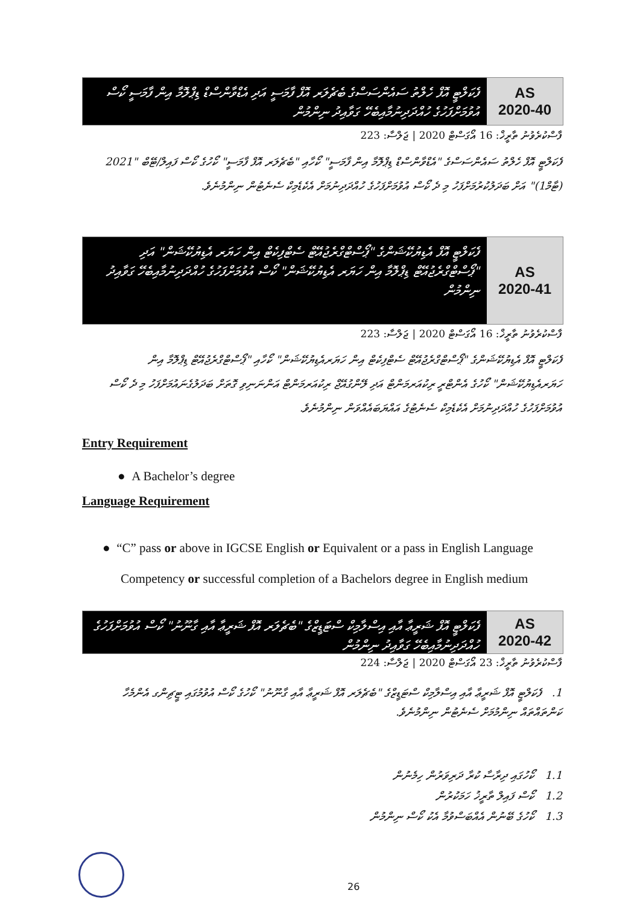ފެކަލްޓީ އޮފް ހެލްތު ސައެންސަސްގެ ބެޗެލަރ އޮފް ފާމަސީ އަދި އެޑްވާންސްޑް ޑިޕްލޮމާ އިން ފާމަސީ ކޯސް އުވުމަށްފަހުގެ ހުއްދަދިނުމާއިބެހޭ ގަވާއިދު ނިންމުން
AS
2020-40
ފާސްކުރެވުނު ތާރީޚް: 16 އޯގަސްޓް 2020 | ޖަލްސާ: 223
ފެކަލްޓީ އޮފް ހެލްތު ސައެންސަސްގެ "އެޑްވާންސްޑް ޑިޕްލޮމާ އިން ފާމަސީ" ކޯހާއި "ބެޗެލަރ އޮފް ފާމަސީ" ކޯހުގެ ކޯސް ފައިލް/ޓޭބް "2021 (ޓާމް1)" އަށް ބަދަލުކުރުމަށްފަހު މި ދެ ކޯސް އުވުމަށްފަހުގެ ހުއްދަދިނުމަށް އެކެޑެމިކް ސެނެޓުން ނިންމުނެވެ.
ފެކަލްޓީ އޮފް އެޑިޔުކޭޝަންގެ "ޕޯސްޓްގްރެޖުއޭޓް ސެޓްފިކެޓް އިން ހަޔަރ އެޑިޔުކޭޝަން" އަދި "ޕޯސްޓްގްރެޖުއޭޓް ޑިޕްލޮމާ އިން ހަޔަރ އެޑިޔުކޭޝަން" ކޯސް އުވުމަށްފަހުގެ ހުއްދަދިނުމާއިބެހޭ ގަވާއިދު ނިންމުން
AS
2020-41
ފާސްކުރެވުނު ތާރީޚް: 16 އޯގަސްޓް 2020 | ޖަލްސާ: 223
ފެކަލްޓީ އޮފް އެޑިޔުކޭޝަންގެ "ޕޯސްޓްގްރެޖުއޭޓް ސެޓްފިކެޓް އިން ހަޔަރއެޑިޔުކޭޝަން" ކޯހާއި "ޕޯސްޓްގްރެޖުއޭޓް ޑިޕްލޮމާ އިން ހަޔަރއެޑިޔުކޭޝަން" ކޯހުގެ އެންޓްރީ ރިކުއަރމަންޓް އަދި ލޭންގުއޭޖް ރިކުއަރމަންޓް އަންނަނިވި ގޮތަށް ބަދަލުގެނައުމަށްފަހު މި ދެ ކޯސް އުވުމަށްފަހުގެ ހުއްދަދިނުމަށް އެކެޑެމިކް ސެނެޓުގެ އައްޔަބައެއްވަން ނިންމުނެވެ.
Entry Requirement
● A Bachelor’s degree
Language Requirement
● “C” pass or above in IGCSE English or Equivalent or a pass in English Language
Competency or successful completion of a Bachelors degree in English medium
ފެކަލްޓީ އޮފް ޝަރީޢާ އާއި އިސްލާމިކް ސްޓަޑީޒްގެ "ބެޗެލަރ އޮފް ޝަރީޢާ އާއި ގާނޫނު" ކޯސް އުވުމަށްފަހުގެ ހުއްދަދިނުމާއިބެހޭ ގަވާއިދު ނިންމުން
AS
2020-42
ފާސްކުރެވުނު ތާރީޚް: 23 އޯގަސްޓް 2020 | ޖަލްސާ: 224
1. ފެކަލްޓީ އޮފް ޝަރީޢާ އާއި އިސްލާމިކް ސްޓަޑީޒްގެ "ބެޗެލަރ އޮފް ޝަރީޢާ އާއި ގާނޫނު" ކޯހުގެ ކޯސް އުވުމުގައި ޓީޗިންގ އެންމެހާ ކަންތައްތައް ނިންމުމަށް ސެނެޓުން ނިންމުނެވެ.
1.1 ކޯހުގައި ދިރާސާ ކުރާ ދަރިވަރުން ހިމެނުން
1.2 ކޯސް ފައިލް ތާރީޚު ހަމަކުރުން
1.3 ކޯހުގެ ބޭނުން އެއްބަސްވުމާ އެކު ކޯސް ނިންމުން
26